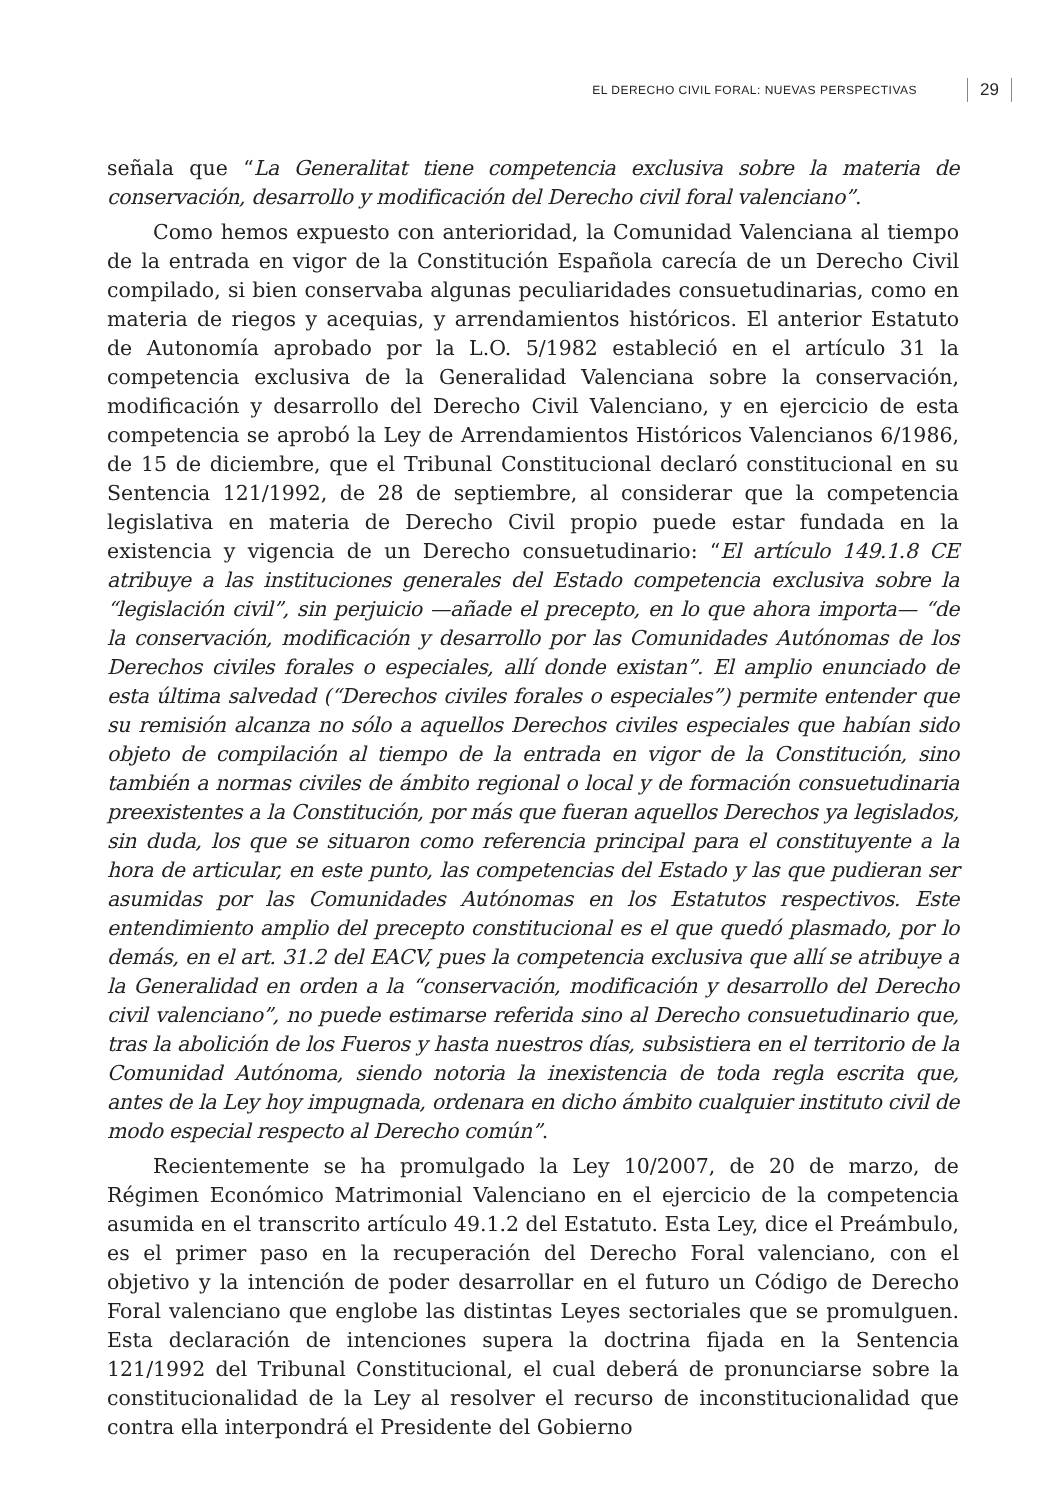EL DERECHO CIVIL FORAL: NUEVAS PERSPECTIVAS 29
señala que “La Generalitat tiene competencia exclusiva sobre la materia de conservación, desarrollo y modificación del Derecho civil foral valenciano”.
Como hemos expuesto con anterioridad, la Comunidad Valenciana al tiempo de la entrada en vigor de la Constitución Española carecía de un Derecho Civil compilado, si bien conservaba algunas peculiaridades consuetudinarias, como en materia de riegos y acequias, y arrendamientos históricos. El anterior Estatuto de Autonomía aprobado por la L.O. 5/1982 estableció en el artículo 31 la competencia exclusiva de la Generalidad Valenciana sobre la conservación, modificación y desarrollo del Derecho Civil Valenciano, y en ejercicio de esta competencia se aprobó la Ley de Arrendamientos Históricos Valencianos 6/1986, de 15 de diciembre, que el Tribunal Constitucional declaró constitucional en su Sentencia 121/1992, de 28 de septiembre, al considerar que la competencia legislativa en materia de Derecho Civil propio puede estar fundada en la existencia y vigencia de un Derecho consuetudinario: “El artículo 149.1.8 CE atribuye a las instituciones generales del Estado competencia exclusiva sobre la “legislación civil”, sin perjuicio —añade el precepto, en lo que ahora importa— “de la conservación, modificación y desarrollo por las Comunidades Autónomas de los Derechos civiles forales o especiales, allí donde existan”. El amplio enunciado de esta última salvedad (“Derechos civiles forales o especiales”) permite entender que su remisión alcanza no sólo a aquellos Derechos civiles especiales que habían sido objeto de compilación al tiempo de la entrada en vigor de la Constitución, sino también a normas civiles de ámbito regional o local y de formación consuetudinaria preexistentes a la Constitución, por más que fueran aquellos Derechos ya legislados, sin duda, los que se situaron como referencia principal para el constituyente a la hora de articular, en este punto, las competencias del Estado y las que pudieran ser asumidas por las Comunidades Autónomas en los Estatutos respectivos. Este entendimiento amplio del precepto constitucional es el que quedó plasmado, por lo demás, en el art. 31.2 del EACV, pues la competencia exclusiva que allí se atribuye a la Generalidad en orden a la “conservación, modificación y desarrollo del Derecho civil valenciano”, no puede estimarse referida sino al Derecho consuetudinario que, tras la abolición de los Fueros y hasta nuestros días, subsistiera en el territorio de la Comunidad Autónoma, siendo notoria la inexistencia de toda regla escrita que, antes de la Ley hoy impugnada, ordenara en dicho ámbito cualquier instituto civil de modo especial respecto al Derecho común”.
Recientemente se ha promulgado la Ley 10/2007, de 20 de marzo, de Régimen Económico Matrimonial Valenciano en el ejercicio de la competencia asumida en el transcrito artículo 49.1.2 del Estatuto. Esta Ley, dice el Preámbulo, es el primer paso en la recuperación del Derecho Foral valenciano, con el objetivo y la intención de poder desarrollar en el futuro un Código de Derecho Foral valenciano que englobe las distintas Leyes sectoriales que se promulguen. Esta declaración de intenciones supera la doctrina fijada en la Sentencia 121/1992 del Tribunal Constitucional, el cual deberá de pronunciarse sobre la constitucionalidad de la Ley al resolver el recurso de inconstitucionalidad que contra ella interpondrá el Presidente del Gobierno